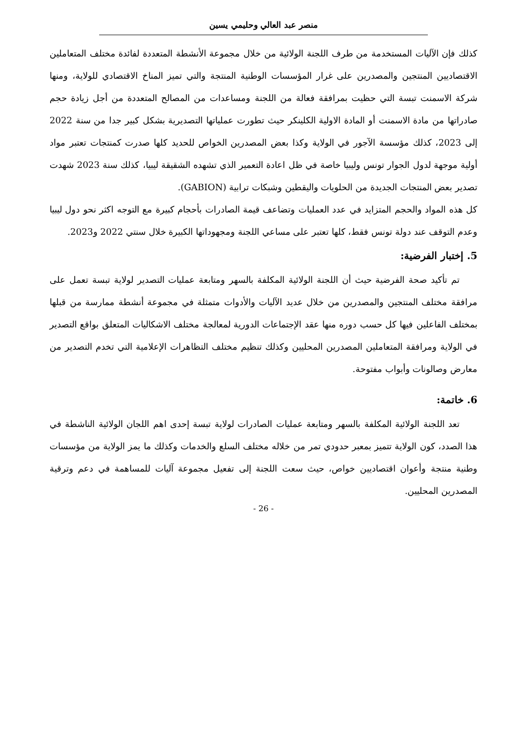منصر عبد العالي وحليمي يسين
كذلك فإن الآليات المستخدمة من طرف اللجنة الولائية من خلال مجموعة الأنشطة المتعددة لفائدة مختلف المتعاملين الاقتصاديين المنتجين والمصدرين على غرار المؤسسات الوطنية المنتجة والتي تميز المناخ الاقتصادي للولاية، ومنها شركة الاسمنت تبسة التي حظيت بمرافقة فعالة من اللجنة ومساعدات من المصالح المتعددة من أجل زيادة حجم صادراتها من مادة الاسمنت أو المادة الاولية الكلينكر حيث تطورت عملياتها التصديرية بشكل كبير جدا من سنة 2022 إلى 2023، كذلك مؤسسة الآجور في الولاية وكذا بعض المصدرين الخواص للحديد كلها صدرت كمنتجات تعتبر مواد أولية موجهة لدول الجوار تونس وليبيا خاصة في ظل اعادة التعمير الذي تشهده الشقيقة ليبيا، كذلك سنة 2023 شهدت تصدير بعض المنتجات الجديدة من الحلويات واليقطين وشبكات ترابية (GABION).
كل هذه المواد والحجم المتزايد في عدد العمليات وتضاعف قيمة الصادرات بأحجام كبيرة مع التوجه اكثر نحو دول ليبيا وعدم التوقف عند دولة تونس فقط، كلها تعتبر على مساعي اللجنة ومجهوداتها الكبيرة خلال سنتي 2022 و2023.
5. إختبار الفرضية:
تم تأكيد صحة الفرضية حيث أن اللجنة الولائية المكلفة بالسهر ومتابعة عمليات التصدير لولاية تبسة تعمل على مرافقة مختلف المنتجين والمصدرين من خلال عديد الآليات والأدوات متمثلة في مجموعة أنشطة ممارسة من قبلها بمختلف الفاعلين فيها كل حسب دوره منها عقد الإجتماعات الدورية لمعالجة مختلف الاشكاليات المتعلق بواقع التصدير في الولاية ومرافقة المتعاملين المصدرين المحليين وكذلك تنظيم مختلف التظاهرات الإعلامية التي تخدم التصدير من معارض وصالونات وأبواب مفتوحة.
6. خاتمة:
تعد اللجنة الولائية المكلفة بالسهر ومتابعة عمليات الصادرات لولاية تبسة إحدى اهم اللجان الولائية الناشطة في هذا الصدد، كون الولاية تتميز بمعبر حدودي تمر من خلاله مختلف السلع والخدمات وكذلك ما يمز الولاية من مؤسسات وطنية منتجة وأعوان اقتصاديين خواص، حيث سعت اللجنة إلى تفعيل مجموعة آليات للمساهمة في دعم وترقية المصدرين المحليين.
- 26 -